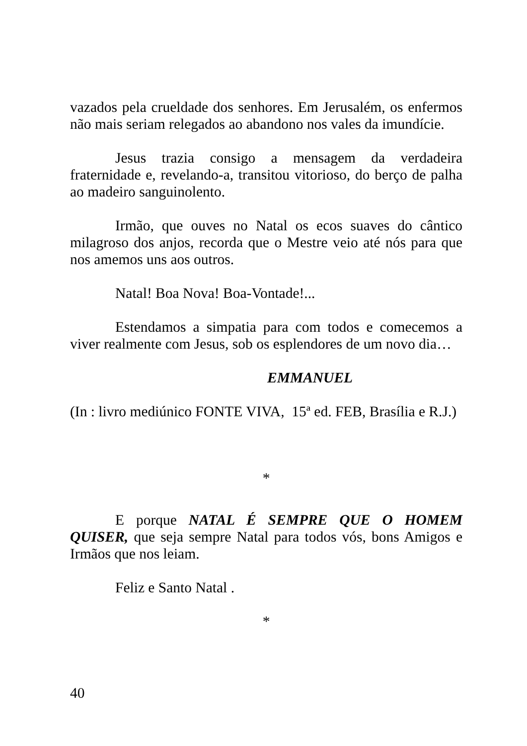vazados pela crueldade dos senhores. Em Jerusalém, os enfermos não mais seriam relegados ao abandono nos vales da imundície.
Jesus trazia consigo a mensagem da verdadeira fraternidade e, revelando-a, transitou vitorioso, do berço de palha ao madeiro sanguinolento.
Irmão, que ouves no Natal os ecos suaves do cântico milagroso dos anjos, recorda que o Mestre veio até nós para que nos amemos uns aos outros.
Natal! Boa Nova! Boa-Vontade!...
Estendamos a simpatia para com todos e comecemos a viver realmente com Jesus, sob os esplendores de um novo dia…
EMMANUEL
(In : livro mediúnico FONTE VIVA, 15ª ed. FEB, Brasília e R.J.)
*
E porque NATAL É SEMPRE QUE O HOMEM QUISER, que seja sempre Natal para todos vós, bons Amigos e Irmãos que nos leiam.
Feliz e Santo Natal .
*
40